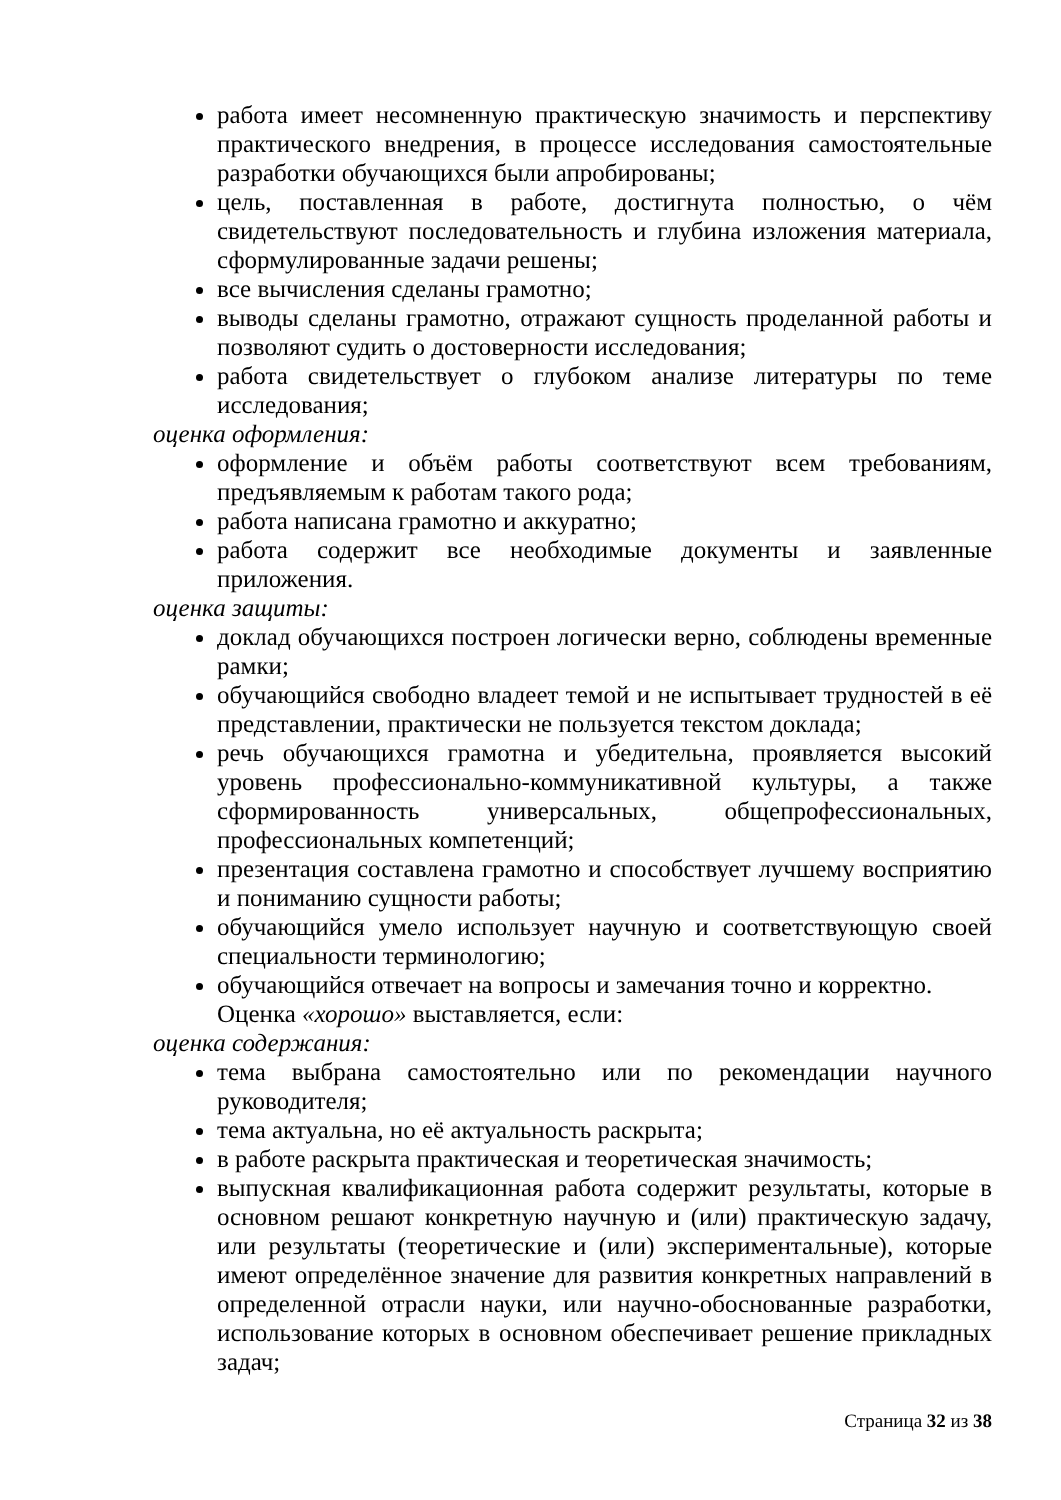работа имеет несомненную практическую значимость и перспективу практического внедрения, в процессе исследования самостоятельные разработки обучающихся были апробированы;
цель, поставленная в работе, достигнута полностью, о чём свидетельствуют последовательность и глубина изложения материала, сформулированные задачи решены;
все вычисления сделаны грамотно;
выводы сделаны грамотно, отражают сущность проделанной работы и позволяют судить о достоверности исследования;
работа свидетельствует о глубоком анализе литературы по теме исследования;
оценка оформления:
оформление и объём работы соответствуют всем требованиям, предъявляемым к работам такого рода;
работа написана грамотно и аккуратно;
работа содержит все необходимые документы и заявленные приложения.
оценка защиты:
доклад обучающихся построен логически верно, соблюдены временные рамки;
обучающийся свободно владеет темой и не испытывает трудностей в её представлении, практически не пользуется текстом доклада;
речь обучающихся грамотна и убедительна, проявляется высокий уровень профессионально-коммуникативной культуры, а также сформированность универсальных, общепрофессиональных, профессиональных компетенций;
презентация составлена грамотно и способствует лучшему восприятию и пониманию сущности работы;
обучающийся умело использует научную и соответствующую своей специальности терминологию;
обучающийся отвечает на вопросы и замечания точно и корректно.
Оценка «хорошо» выставляется, если:
оценка содержания:
тема выбрана самостоятельно или по рекомендации научного руководителя;
тема актуальна, но её актуальность раскрыта;
в работе раскрыта практическая и теоретическая значимость;
выпускная квалификационная работа содержит результаты, которые в основном решают конкретную научную и (или) практическую задачу, или результаты (теоретические и (или) экспериментальные), которые имеют определённое значение для развития конкретных направлений в определенной отрасли науки, или научно-обоснованные разработки, использование которых в основном обеспечивает решение прикладных задач;
Страница 32 из 38